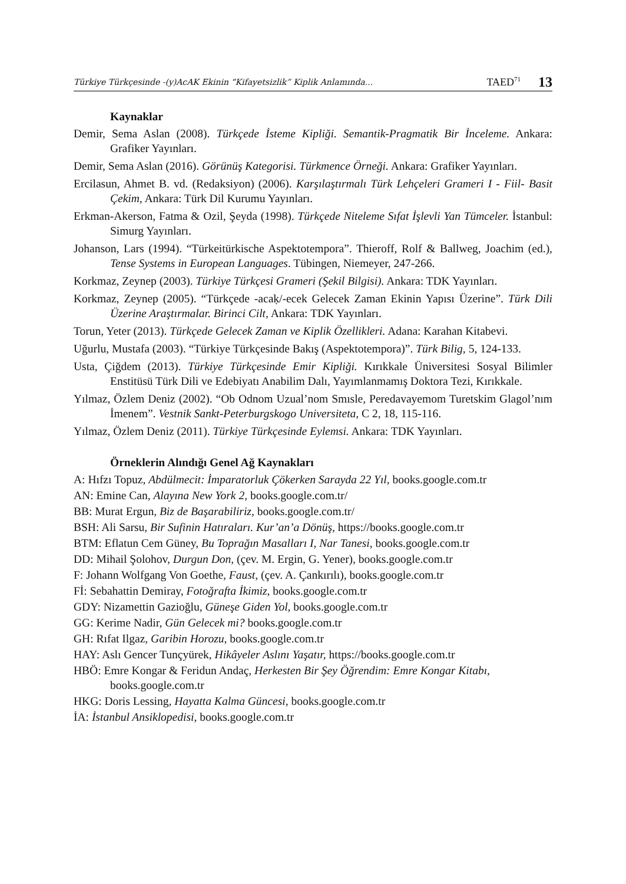Türkiye Türkçesinde -(y)AcAK Ekinin “Kifayetsizlik” Kiplik Anlamında... TAED<sup>71</sup> 13
Kaynaklar
Demir, Sema Aslan (2008). Türkçede İsteme Kipliği. Semantik-Pragmatik Bir İnceleme. Ankara: Grafiker Yayınları.
Demir, Sema Aslan (2016). Görünüş Kategorisi. Türkmence Örneği. Ankara: Grafiker Yayınları.
Ercilasun, Ahmet B. vd. (Redaksiyon) (2006). Karşılaştırmalı Türk Lehçeleri Grameri I - Fiil- Basit Çekim, Ankara: Türk Dil Kurumu Yayınları.
Erkman-Akerson, Fatma & Ozil, Şeyda (1998). Türkçede Niteleme Sıfat İşlevli Yan Tümceler. İstanbul: Simurg Yayınları.
Johanson, Lars (1994). “Türkeitürkische Aspektotempora”. Thieroff, Rolf & Ballweg, Joachim (ed.), Tense Systems in European Languages. Tübingen, Niemeyer, 247-266.
Korkmaz, Zeynep (2003). Türkiye Türkçesi Grameri (Şekil Bilgisi). Ankara: TDK Yayınları.
Korkmaz, Zeynep (2005). “Türkçede -acaḳ/-ecek Gelecek Zaman Ekinin Yapısı Üzerine”. Türk Dili Üzerine Araştırmalar. Birinci Cilt, Ankara: TDK Yayınları.
Torun, Yeter (2013). Türkçede Gelecek Zaman ve Kiplik Özellikleri. Adana: Karahan Kitabevi.
Uğurlu, Mustafa (2003). “Türkiye Türkçesinde Bakış (Aspektotempora)”. Türk Bilig, 5, 124-133.
Usta, Çiğdem (2013). Türkiye Türkçesinde Emir Kipliği. Kırıkkale Üniversitesi Sosyal Bilimler Enstitüsü Türk Dili ve Edebiyatı Anabilim Dalı, Yayımlanmamış Doktora Tezi, Kırıkkale.
Yılmaz, Özlem Deniz (2002). “Ob Odnom Uzual’nom Smısle, Peredavayemom Turetskim Glagol’nım İmenem”. Vestnik Sankt-Peterburgskogo Universiteta, C 2, 18, 115-116.
Yılmaz, Özlem Deniz (2011). Türkiye Türkçesinde Eylemsi. Ankara: TDK Yayınları.
Örneklerin Alındığı Genel Ağ Kaynakları
A: Hıfzı Topuz, Abdülmecit: İmparatorluk Çökerken Sarayda 22 Yıl, books.google.com.tr
AN: Emine Can, Alayına New York 2, books.google.com.tr/
BB: Murat Ergun, Biz de Başarabiliriz, books.google.com.tr/
BSH: Ali Sarsu, Bir Sufinin Hatıraları. Kur’an’a Dönüş, https://books.google.com.tr
BTM: Eflatun Cem Güney, Bu Toprağın Masalları I, Nar Tanesi, books.google.com.tr
DD: Mihail Şolohov, Durgun Don, (çev. M. Ergin, G. Yener), books.google.com.tr
F: Johann Wolfgang Von Goethe, Faust, (çev. A. Çankırılı), books.google.com.tr
Fİ: Sebahattin Demiray, Fotoğrafta İkimiz, books.google.com.tr
GDY: Nizamettin Gazioğlu, Güneşe Giden Yol, books.google.com.tr
GG: Kerime Nadir, Gün Gelecek mi? books.google.com.tr
GH: Rıfat Ilgaz, Garibin Horozu, books.google.com.tr
HAY: Aslı Gencer Tunçyürek, Hikâyeler Aslını Yaşatır, https://books.google.com.tr
HBÖ: Emre Kongar & Feridun Andaç, Herkesten Bir Şey Öğrendim: Emre Kongar Kitabı, books.google.com.tr
HKG: Doris Lessing, Hayatta Kalma Güncesi, books.google.com.tr
İA: İstanbul Ansiklopedisi, books.google.com.tr